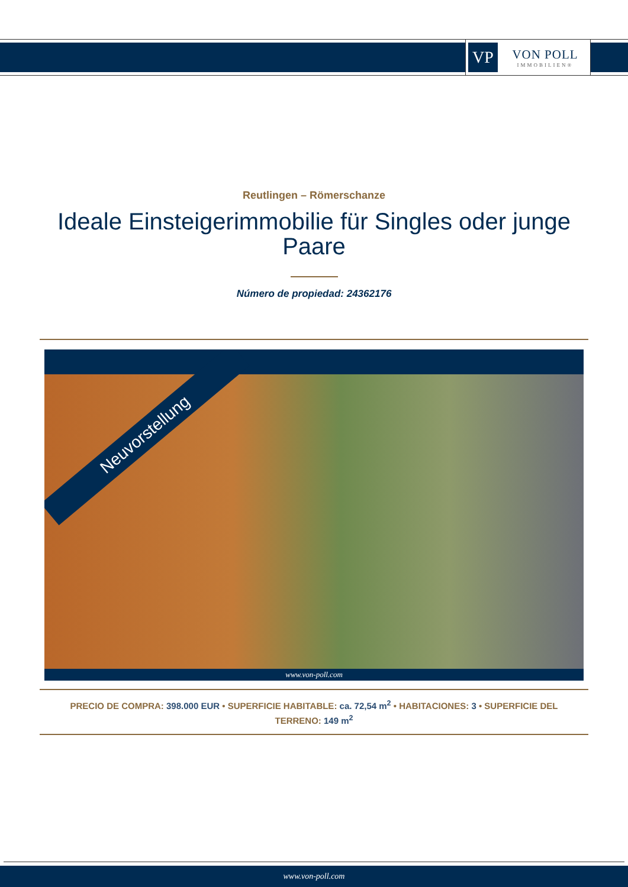VP
VON POLL
IMMOBILIEN®
Reutlingen – Römerschanze
Ideale Einsteigerimmobilie für Singles oder junge Paare
Número de propiedad: 24362176
Neuvorstellung
www.von-poll.com
PRECIO DE COMPRA: 398.000 EUR • SUPERFICIE HABITABLE: ca. 72,54 m<sup>2</sup> • HABITACIONES: 3 • SUPERFICIE DEL TERRENO: 149 m<sup>2</sup>
www.von-poll.com